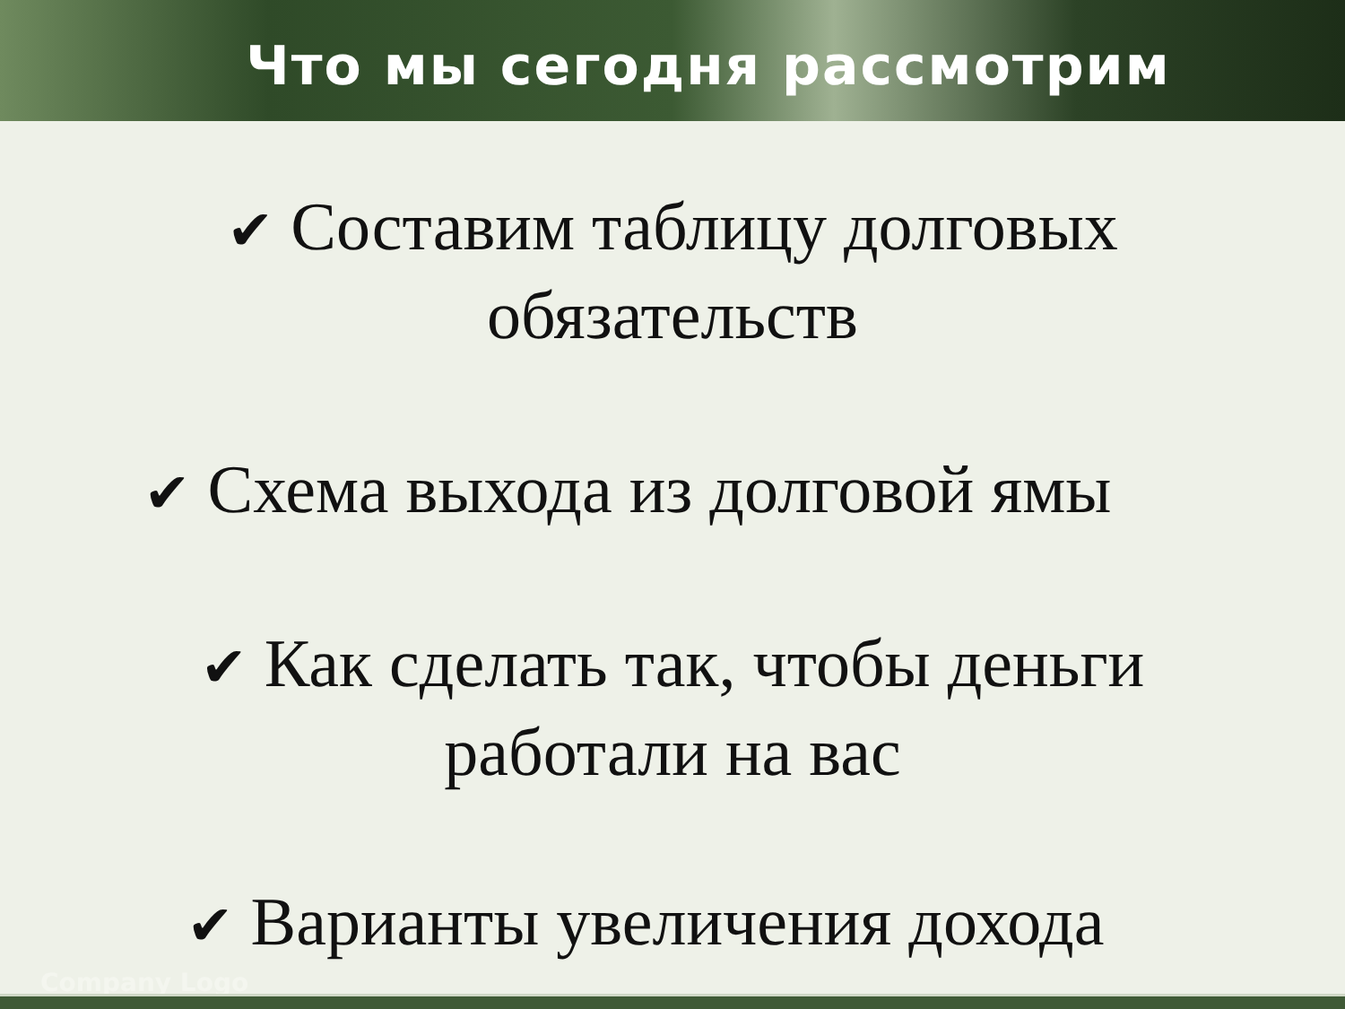Что мы сегодня рассмотрим
✔ Составим таблицу долговых
обязательств
✔ Схема выхода из долговой ямы
✔ Как сделать так, чтобы деньги
работали на вас
✔ Варианты увеличения дохода
Company Logo